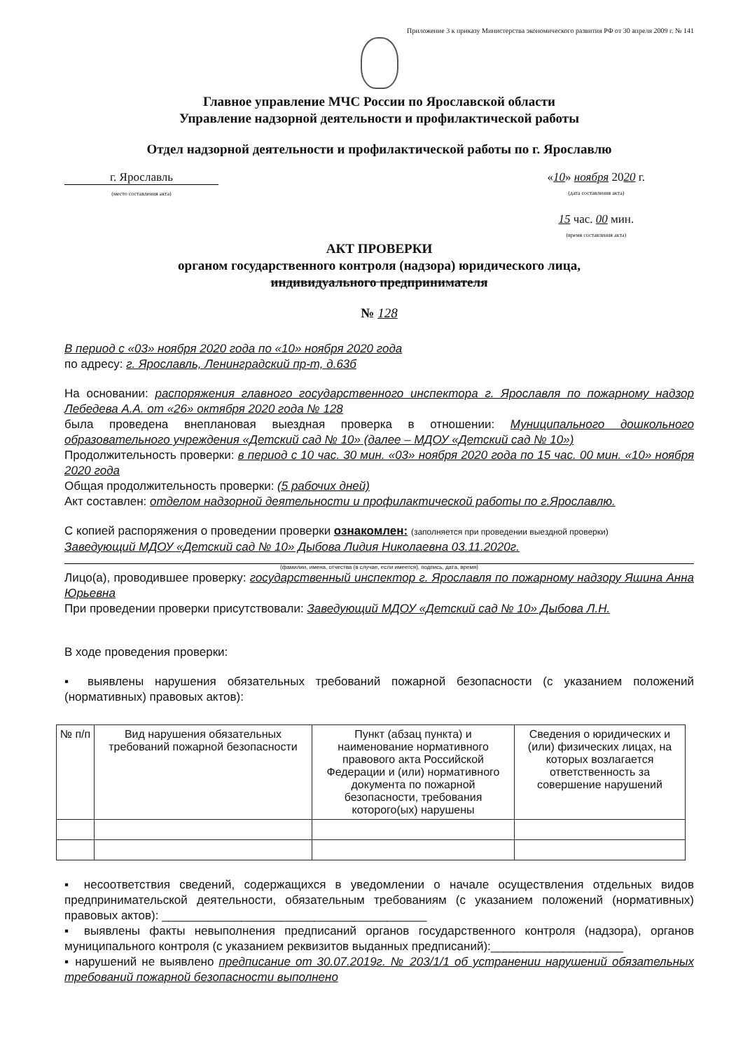Приложение 3 к приказу Министерства экономического развития РФ от 30 апреля 2009 г. № 141
Главное управление МЧС России по Ярославской области
Управление надзорной деятельности и профилактической работы
Отдел надзорной деятельности и профилактической работы по г. Ярославлю
г. Ярославль
(место составления акта)
«10» ноября 2020 г.
(дата составления акта)
15 час. 00 мин.
(время составления акта)
АКТ ПРОВЕРКИ
органом государственного контроля (надзора) юридического лица,
индивидуального предпринимателя
№ 128
В период с «03» ноября 2020 года по «10» ноября 2020 года
по адресу: г. Ярославль, Ленинградский пр-т, д.63б
На основании: распоряжения главного государственного инспектора г. Ярославля по пожарному надзор Лебедева А.А. от «26» октября 2020 года № 128
была проведена внеплановая выездная проверка в отношении: Муниципального дошкольного образовательного учреждения «Детский сад № 10» (далее – МДОУ «Детский сад № 10»)
Продолжительность проверки: в период с 10 час. 30 мин. «03» ноября 2020 года по 15 час. 00 мин. «10» ноября 2020 года
Общая продолжительность проверки: (5 рабочих дней)
Акт составлен: отделом надзорной деятельности и профилактической работы по г.Ярославлю.
С копией распоряжения о проведении проверки ознакомлен: (заполняется при проведении выездной проверки)
Заведующий МДОУ «Детский сад № 10» Дыбова Лидия Николаевна 03.11.2020г.
(фамилии, имена, отчества (в случае, если имеется), подпись, дата, время)
Лицо(а), проводившее проверку: государственный инспектор г. Ярославля по пожарному надзору Яшина Анна Юрьевна
При проведении проверки присутствовали: Заведующий МДОУ «Детский сад № 10» Дыбова Л.Н.
В ходе проведения проверки:
▪ выявлены нарушения обязательных требований пожарной безопасности (с указанием положений (нормативных) правовых актов):
| № п/п | Вид нарушения обязательных требований пожарной безопасности | Пункт (абзац пункта) и наименование нормативного правового акта Российской Федерации и (или) нормативного документа по пожарной безопасности, требования которого(ых) нарушены | Сведения о юридических и (или) физических лицах, на которых возлагается ответственность за совершение нарушений |
| --- | --- | --- | --- |
▪ несоответствия сведений, содержащихся в уведомлении о начале осуществления отдельных видов предпринимательской деятельности, обязательным требованиям (с указанием положений (нормативных) правовых актов): ________________________________________
▪ выявлены факты невыполнения предписаний органов государственного контроля (надзора), органов муниципального контроля (с указанием реквизитов выданных предписаний):____________________
▪ нарушений не выявлено предписание от 30.07.2019г. № 203/1/1 об устранении нарушений обязательных требований пожарной безопасности выполнено